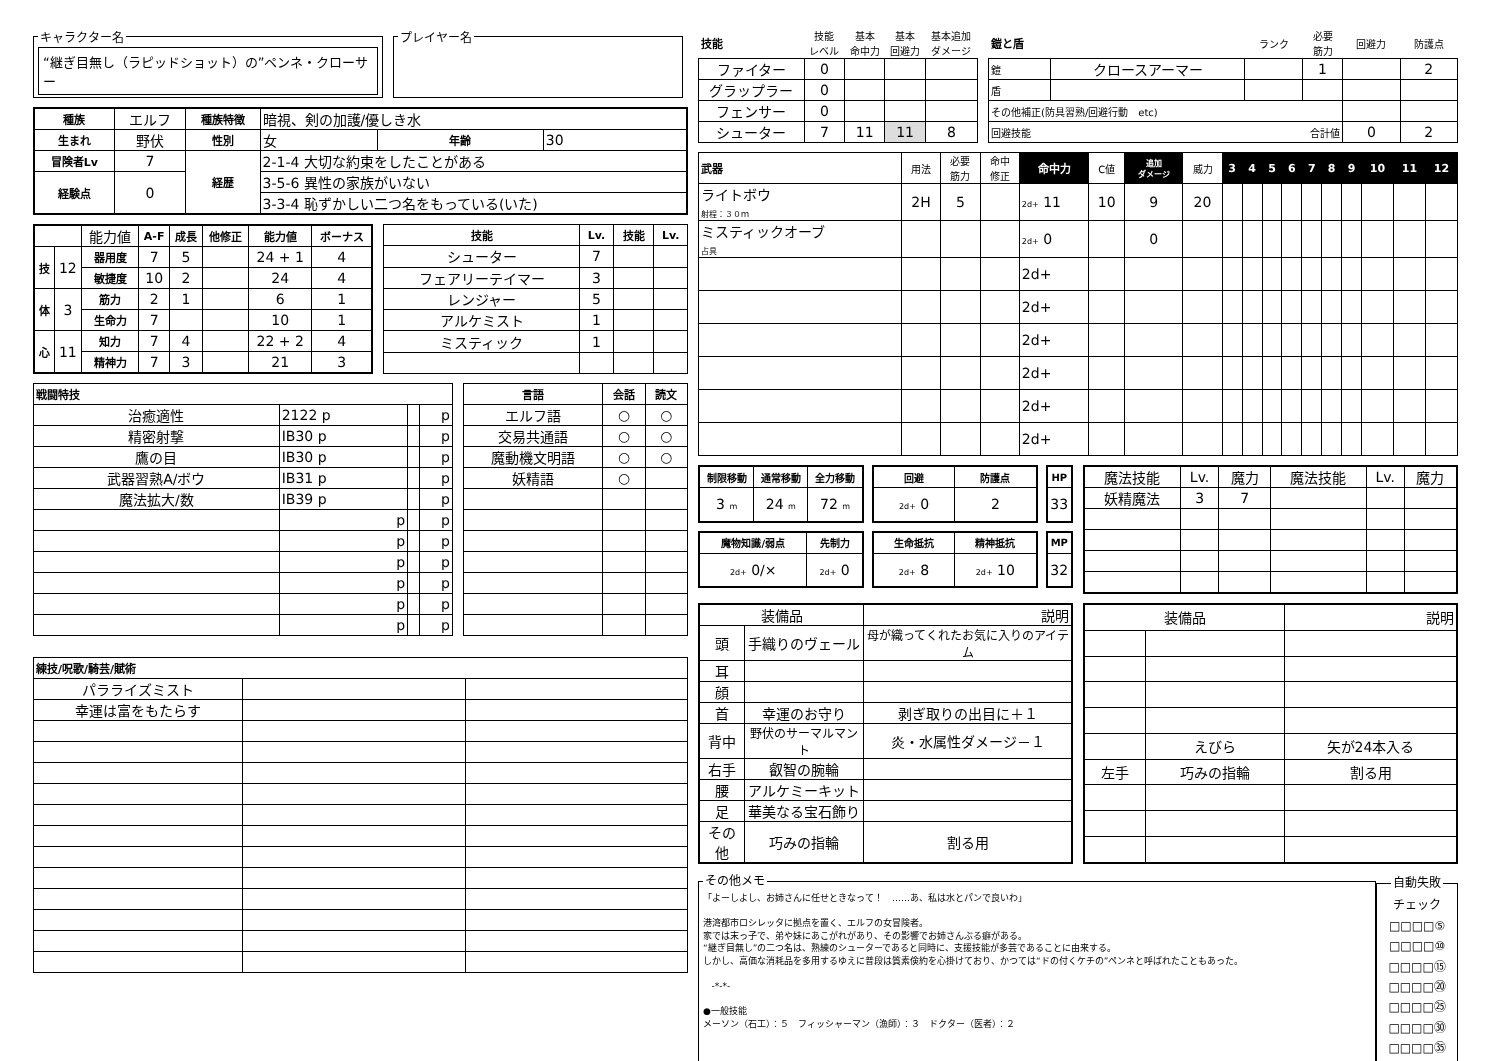キャラクター名
“継ぎ目無し（ラピッドショット）の”ペンネ・クローサー
プレイヤー名
| 種族 | エルフ | 種族特徴 | 暗視、剣の加護/優しき水 | | |
| 生まれ | 野伏 | 性別 | 女 | 年齢 | 30 |
| 冒険者Lv | 7 | 経歴 | 2-1-4 大切な約束をしたことがある | | |
| 経験点 | 0 | | 3-5-6 異性の家族がいない | | |
| | | | 3-3-4 恥ずかしい二つ名をもっている(いた) | | |
| | | 能力値 | A-F | 成長 | 他修正 | 能力値 | ボーナス |
| 技 | 12 | 器用度 | 7 | 5 | | 24 + 1 | 4 |
| | | 敏捷度 | 10 | 2 | | 24 | 4 |
| 体 | 3 | 筋力 | 2 | 1 | | 6 | 1 |
| | | 生命力 | 7 | | | 10 | 1 |
| 心 | 11 | 知力 | 7 | 4 | | 22 + 2 | 4 |
| | | 精神力 | 7 | 3 | | 21 | 3 |
| 技能 | Lv. | 技能 | Lv. |
| --- | --- | --- | --- |
| シューター | 7 | | |
| フェアリーテイマー | 3 | | |
| レンジャー | 5 | | |
| アルケミスト | 1 | | |
| ミスティック | 1 | | |
| 戦闘特技 | | | |
| --- | --- | --- | --- |
| 治癒適性 | 2122 p | | p |
| 精密射撃 | IB30 p | | p |
| 鷹の目 | IB30 p | | p |
| 武器習熟A/ボウ | IB31 p | | p |
| 魔法拡大/数 | IB39 p | | p |
| | p | | p |
| | p | | p |
| | p | | p |
| | p | | p |
| | p | | p |
| | p | | p |
| 言語 | 会話 | 読文 |
| --- | --- | --- |
| エルフ語 | ○ | ○ |
| 交易共通語 | ○ | ○ |
| 魔動機文明語 | ○ | ○ |
| 妖精語 | ○ | |
| 練技/呪歌/騎芸/賦術 | | |
| --- | --- | --- |
| パラライズミスト | | |
| 幸運は富をもたらす | | |
| 技能 | 技能 レベル | 基本 命中力 | 基本 回避力 | 基本追加 ダメージ |
| ファイター | 0 | | | |
| グラップラー | 0 | | | |
| フェンサー | 0 | | | |
| シューター | 7 | 11 | 11 | 8 |
| 鎧と盾 | | ランク | 必要 筋力 | 回避力 | 防護点 |
| 鎧 | クロースアーマー | | 1 | | 2 |
| 盾 | | | | | |
| その他補正(防具習熟/回避行動 etc) | | | | | |
| 回避技能 合計値 | | | | 0 | 2 |
| 武器 | 用法 | 必要 筋力 | 命中 修正 | 命中力 | C値 | 追加 ダメージ | 威力 | 3 | 4 | 5 | 6 | 7 | 8 | 9 | 10 | 11 | 12 |
| ライトボウ 射程：３０ｍ | 2H | 5 | | 2d+ 11 | 10 | 9 | 20 | | | | | | | | | | |
| ミスティックオーブ 占具 | | | | 2d+ 0 | | 0 | | | | | | | | | | | |
| | | | | 2d+ | | | | | | | | | | | | | |
| | | | | 2d+ | | | | | | | | | | | | | |
| | | | | 2d+ | | | | | | | | | | | | | |
| | | | | 2d+ | | | | | | | | | | | | | |
| | | | | 2d+ | | | | | | | | | | | | | |
| | | | | 2d+ | | | | | | | | | | | | | |
| 制限移動 | 通常移動 | 全力移動 |
| --- | --- | --- |
| 3 m | 24 m | 72 m |
| 回避 | 防護点 |
| --- | --- |
| 2d+ 0 | 2 |
| HP |
| --- |
| 33 |
| 魔物知識/弱点 | 先制力 |
| --- | --- |
| 2d+ 0/× | 2d+ 0 |
| 生命抵抗 | 精神抵抗 |
| --- | --- |
| 2d+ 8 | 2d+ 10 |
| MP |
| --- |
| 32 |
| 魔法技能 | Lv. | 魔力 | 魔法技能 | Lv. | 魔力 |
| 妖精魔法 | 3 | 7 | | | |
| 装備品 | | 説明 |
| 頭 | 手織りのヴェール | 母が織ってくれたお気に入りのアイテム |
| 耳 | | |
| 顔 | | |
| 首 | 幸運のお守り | 剥ぎ取りの出目に＋１ |
| 背中 | 野伏のサーマルマント | 炎・水属性ダメージ－１ |
| 右手 | 叡智の腕輪 | |
| 腰 | アルケミーキット | |
| 足 | 華美なる宝石飾り | |
| その他 | 巧みの指輪 | 割る用 |
| 装備品 | | 説明 |
| | えびら | 矢が24本入る |
| 左手 | 巧みの指輪 | 割る用 |
その他メモ 「よーしよし、お姉さんに任せときなって！　……あ、私は水とパンで良いわ」
港湾都市ロシレッタに拠点を置く、エルフの女冒険者。
家では末っ子で、弟や妹にあこがれがあり、その影響でお姉さんぶる癖がある。
“継ぎ目無し”の二つ名は、熟練のシューターであると同時に、支援技能が多芸であることに由来する。
しかし、高価な消耗品を多用するゆえに普段は質素倹約を心掛けており、かつては“ドの付くケチの”ペンネと呼ばれたこともあった。
-*-*-
●一般技能
メーソン（石工）：５　フィッシャーマン（漁師）：３　ドクター（医者）：２ 自動失敗 チェック
□□□□⑤
□□□□⑩
□□□□⑮
□□□□⑳
□□□□㉕
□□□□㉚
□□□□㉟